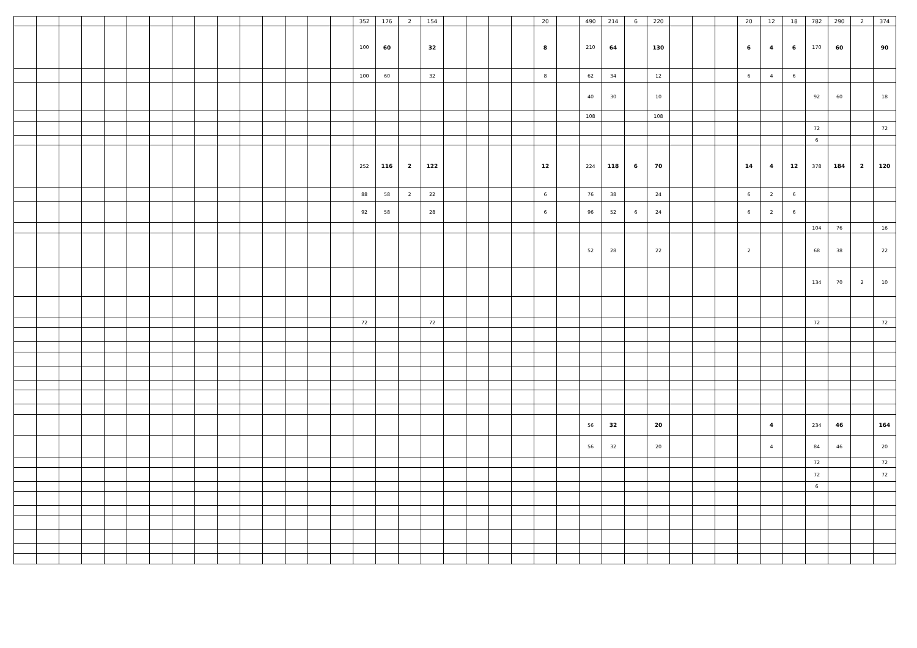| | | | | | | | | | | | | | | | 352 | 176 | 2 | 154 | | | | | 20 | | 490 | 214 | 6 | 220 | | | | 20 | 12 | 18 | 782 | 290 | 2 | 374 |
| | | | | | | | | | | | | | | | 100 | 60 | | 32 | | | | | 8 | | 210 | 64 | | 130 | | | | 6 | 4 | 6 | 170 | 60 | | 90 |
| | | | | | | | | | | | | | | | 100 | 60 | | 32 | | | | | 8 | | 62 | 34 | | 12 | | | | 6 | 4 | 6 | | | | |
| | | | | | | | | | | | | | | | | | | | | | | | | | 40 | 30 | | 10 | | | | | | | 92 | 60 | | 18 |
| | | | | | | | | | | | | | | | | | | | | | | | | | 108 | | | 108 | | | | | | | | | | |
| | | | | | | | | | | | | | | | | | | | | | | | | | | | | | | | | | | | 72 | | | 72 |
| | | | | | | | | | | | | | | | | | | | | | | | | | | | | | | | | | | | 6 | | | |
| | | | | | | | | | | | | | | | 252 | 116 | 2 | 122 | | | | | 12 | | 224 | 118 | 6 | 70 | | | | 14 | 4 | 12 | 378 | 184 | 2 | 120 |
| | | | | | | | | | | | | | | | 88 | 58 | 2 | 22 | | | | | 6 | | 76 | 38 | | 24 | | | | 6 | 2 | 6 | | | | |
| | | | | | | | | | | | | | | | 92 | 58 | | 28 | | | | | 6 | | 96 | 52 | 6 | 24 | | | | 6 | 2 | 6 | | | | |
| | | | | | | | | | | | | | | | | | | | | | | | | | | | | | | | | | | | 104 | 76 | | 16 |
| | | | | | | | | | | | | | | | | | | | | | | | | | 52 | 28 | | 22 | | | | 2 | | | 68 | 38 | | 22 |
| | | | | | | | | | | | | | | | | | | | | | | | | | | | | | | | | | | | 134 | 70 | 2 | 10 |
| | | | | | | | | | | | | | | | 72 | | | 72 | | | | | | | | | | | | | | | | | 72 | | | 72 |
| | | | | | | | | | | | | | | | | | | | | | | | | | 56 | 32 | | 20 | | | | | 4 | | 234 | 46 | | 164 |
| | | | | | | | | | | | | | | | | | | | | | | | | | 56 | 32 | | 20 | | | | | 4 | | 84 | 46 | | 20 |
| | | | | | | | | | | | | | | | | | | | | | | | | | | | | | | | | | | | 72 | | | 72 |
| | | | | | | | | | | | | | | | | | | | | | | | | | | | | | | | | | | | 72 | | | 72 |
| | | | | | | | | | | | | | | | | | | | | | | | | | | | | | | | | | | | 6 | | | |